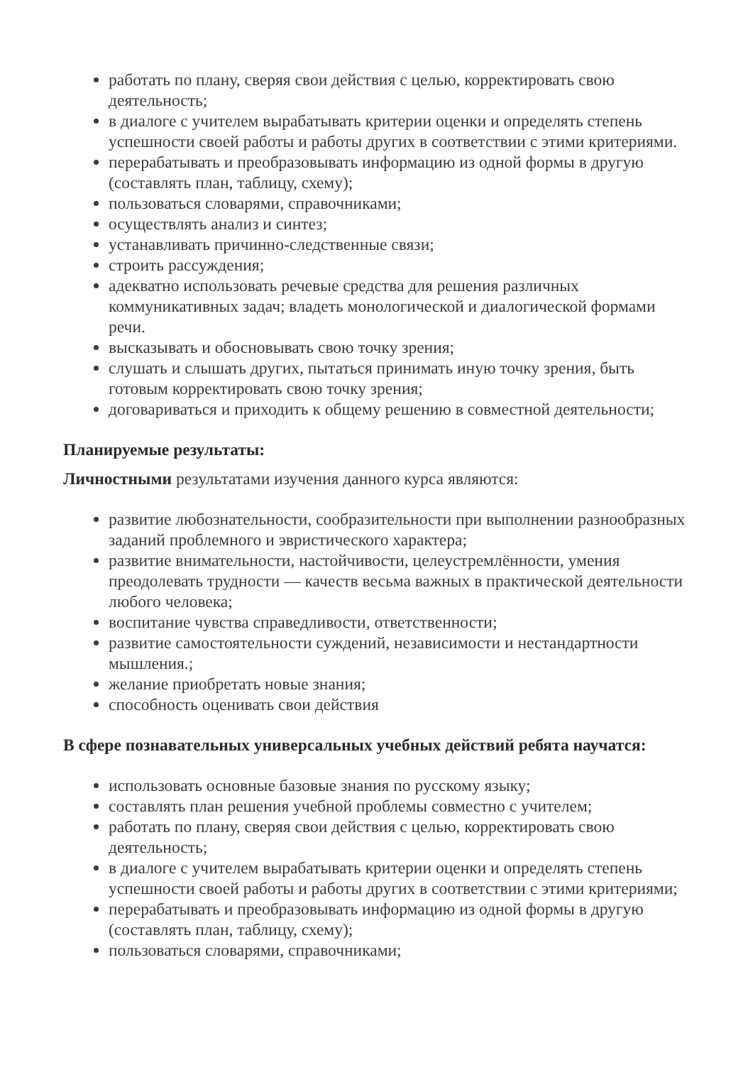работать по плану, сверяя свои действия с целью, корректировать свою деятельность;
в диалоге с учителем вырабатывать критерии оценки и определять степень успешности своей работы и работы других в соответствии с этими критериями.
перерабатывать и преобразовывать информацию из одной формы в другую (составлять план, таблицу, схему);
пользоваться словарями, справочниками;
осуществлять анализ и синтез;
устанавливать причинно-следственные связи;
строить рассуждения;
адекватно использовать речевые средства для решения различных коммуникативных задач; владеть монологической и диалогической формами речи.
высказывать и обосновывать свою точку зрения;
слушать и слышать других, пытаться принимать иную точку зрения, быть готовым корректировать свою точку зрения;
договариваться и приходить к общему решению в совместной деятельности;
Планируемые результаты:
Личностными результатами изучения данного курса являются:
развитие любознательности, сообразительности при выполнении разнообразных заданий проблемного и эвристического характера;
развитие внимательности, настойчивости, целеустремлённости, умения преодолевать трудности — качеств весьма важных в практической деятельности любого человека;
воспитание чувства справедливости, ответственности;
развитие самостоятельности суждений, независимости и нестандартности мышления.;
желание приобретать новые знания;
способность оценивать свои действия
В сфере познавательных универсальных учебных действий ребята научатся:
использовать основные базовые знания по русскому языку;
составлять план решения учебной проблемы совместно с учителем;
работать по плану, сверяя свои действия с целью, корректировать свою деятельность;
в диалоге с учителем вырабатывать критерии оценки и определять степень успешности своей работы и работы других в соответствии с этими критериями;
перерабатывать и преобразовывать информацию из одной формы в другую (составлять план, таблицу, схему);
пользоваться словарями, справочниками;